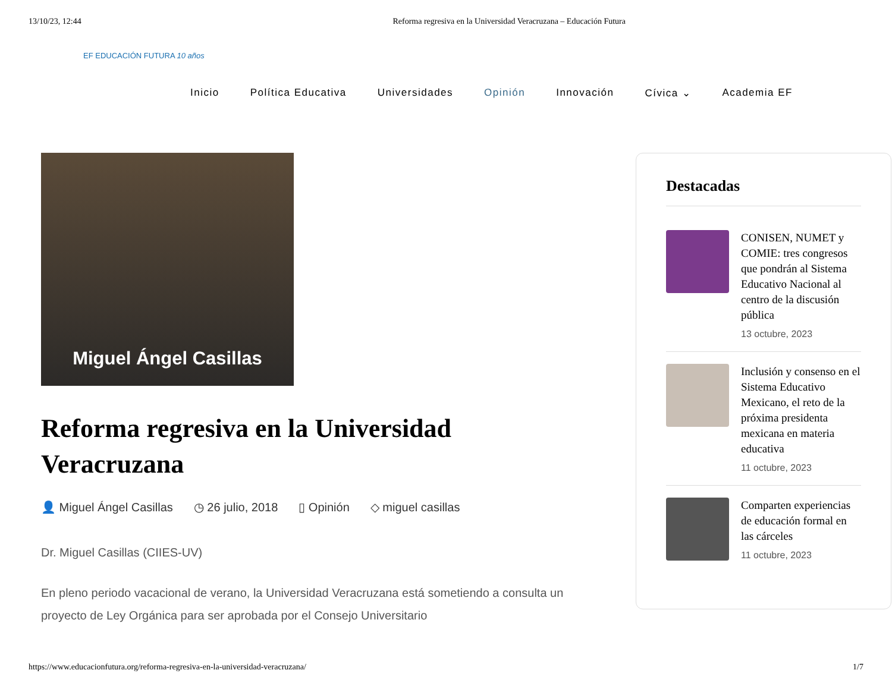13/10/23, 12:44 Reforma regresiva en la Universidad Veracruzana – Educación Futura
EF EDUCACIÓN FUTURA 10 años
Inicio Política Educativa Universidades Opinión Innovación Cívica ⌄ Academia EF
Miguel Ángel Casillas
Reforma regresiva en la Universidad Veracruzana
👤 Miguel Ángel Casillas ◷ 26 julio, 2018 ▯ Opinión ◇ miguel casillas
Dr. Miguel Casillas (CIIES-UV)
En pleno periodo vacacional de verano, la Universidad Veracruzana está sometiendo a consulta un proyecto de Ley Orgánica para ser aprobada por el Consejo Universitario
Destacadas
CONISEN, NUMET y COMIE: tres congresos que pondrán al Sistema Educativo Nacional al centro de la discusión pública
13 octubre, 2023
Inclusión y consenso en el Sistema Educativo Mexicano, el reto de la próxima presidenta mexicana en materia educativa
11 octubre, 2023
Comparten experiencias de educación formal en las cárceles
11 octubre, 2023
https://www.educacionfutura.org/reforma-regresiva-en-la-universidad-veracruzana/ 1/7